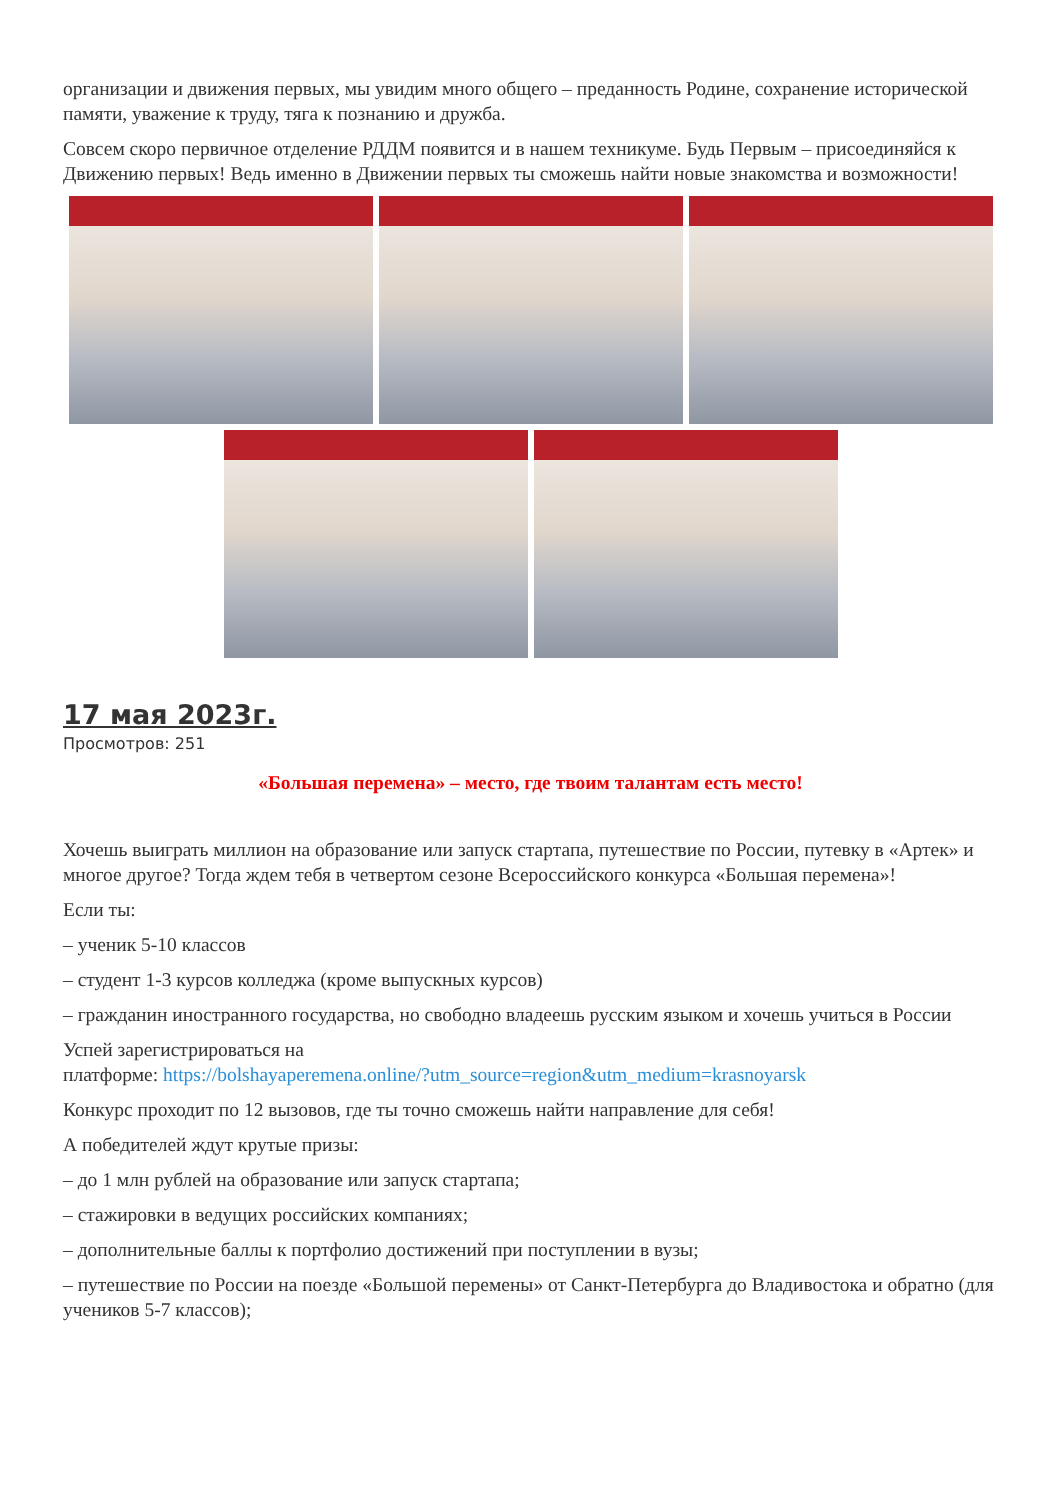организации и движения первых, мы увидим много общего – преданность Родине, сохранение исторической памяти, уважение к труду, тяга к познанию и дружба.
Совсем скоро первичное отделение РДДМ появится и в нашем техникуме. Будь Первым – присоединяйся к Движению первых! Ведь именно в Движении первых ты сможешь найти новые знакомства и возможности!
17 мая 2023г.
Просмотров: 251
«Большая перемена» – место, где твоим талантам есть место!
Хочешь выиграть миллион на образование или запуск стартапа, путешествие по России, путевку в «Артек» и многое другое? Тогда ждем тебя в четвертом сезоне Всероссийского конкурса «Большая перемена»!
Если ты:
– ученик 5-10 классов
– студент 1-3 курсов колледжа (кроме выпускных курсов)
– гражданин иностранного государства, но свободно владеешь русским языком и хочешь учиться в России
Успей зарегистрироваться на
платформе: https://bolshayaperemena.online/?utm_source=region&utm_medium=krasnoyarsk
Конкурс проходит по 12 вызовов, где ты точно сможешь найти направление для себя!
А победителей ждут крутые призы:
– до 1 млн рублей на образование или запуск стартапа;
– стажировки в ведущих российских компаниях;
– дополнительные баллы к портфолио достижений при поступлении в вузы;
– путешествие по России на поезде «Большой перемены» от Санкт-Петербурга до Владивостока и обратно (для учеников 5-7 классов);